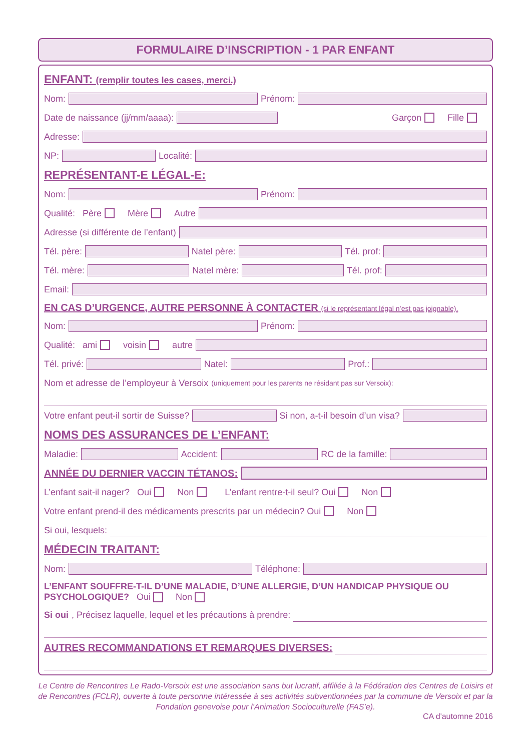FORMULAIRE D’INSCRIPTION - 1 PAR ENFANT
ENFANT: (remplir toutes les cases, merci.)
Nom: Prénom:
Date de naissance (jj/mm/aaaa): Garçon Fille
Adresse:
NP: Localité:
REPRÉSENTANT-E LÉGAL-E:
Nom: Prénom:
Qualité: Père Mère Autre
Adresse (si différente de l’enfant)
Tél. père: Natel père: Tél. prof:
Tél. mère: Natel mère: Tél. prof:
Email:
EN CAS D’URGENCE, AUTRE PERSONNE À CONTACTER (si le représentant légal n’est pas joignable).
Nom: Prénom:
Qualité: ami voisin autre
Tél. privé: Natel: Prof.:
Nom et adresse de l’employeur à Versoix (uniquement pour les parents ne résidant pas sur Versoix):
Votre enfant peut-il sortir de Suisse? Si non, a-t-il besoin d’un visa?
NOMS DES ASSURANCES DE L’ENFANT:
Maladie: Accident: RC de la famille:
ANNÉE DU DERNIER VACCIN TÉTANOS:
L’enfant sait-il nager? Oui Non L’enfant rentre-t-il seul? Oui Non
Votre enfant prend-il des médicaments prescrits par un médecin? Oui Non
Si oui, lesquels:
MÉDECIN TRAITANT:
Nom: Téléphone:
L’ENFANT SOUFFRE-T-IL D’UNE MALADIE, D’UNE ALLERGIE, D’UN HANDICAP PHYSIQUE OU PSYCHOLOGIQUE? Oui Non
Si oui, Précisez laquelle, lequel et les précautions à prendre:
AUTRES RECOMMANDATIONS ET REMARQUES DIVERSES:
Le Centre de Rencontres Le Rado-Versoix est une association sans but lucratif, affiliée à la Fédération des Centres de Loisirs et de Rencontres (FCLR), ouverte à toute personne intéressée à ses activités subventionnées par la commune de Versoix et par la Fondation genevoise pour l’Animation Socioculturelle (FAS’e).
CA d'automne 2016